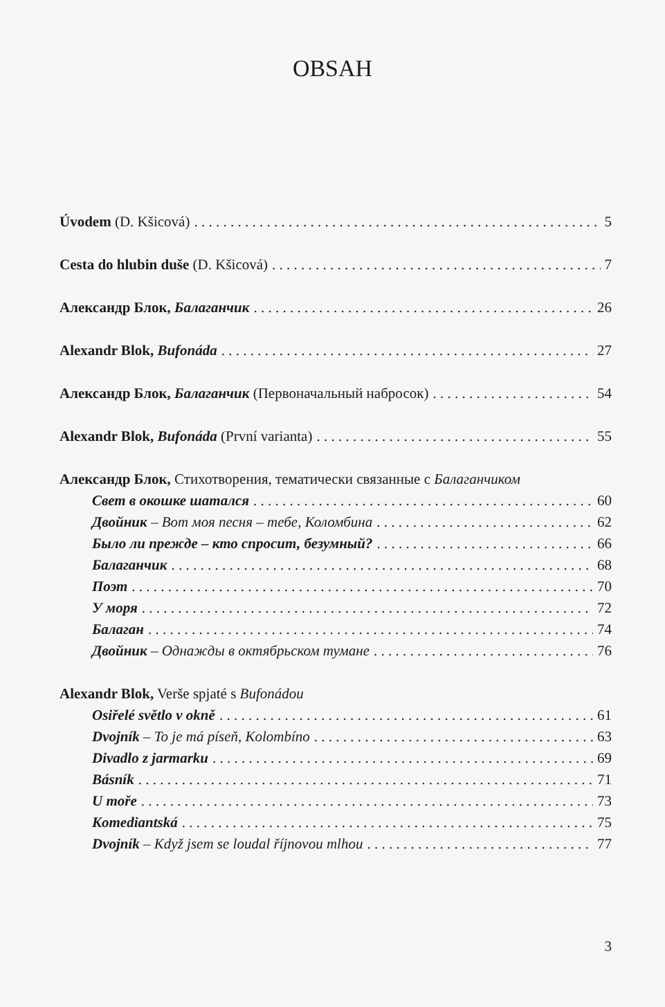OBSAH
Úvodem (D. Kšicová) 5
Cesta do hlubin duše (D. Kšicová) 7
Александр Блок, Балаганчик 26
Alexandr Blok, Bufonáda 27
Александр Блок, Балаганчик (Первоначальный набросок) 54
Alexandr Blok, Bufonáda (První varianta) 55
Александр Блок, Стихотворения, тематически связанные с Балаганчиком
Свет в окошке шатался 60
Двойник – Вот моя песня – тебе, Коломбина 62
Было ли прежде – кто спросит, безумный? 66
Балаганчик 68
Поэт 70
У моря 72
Балаган 74
Двойник – Однажды в октябрьском тумане 76
Alexandr Blok, Verše spjaté s Bufonádou
Osiřelé světlo v okně 61
Dvojník – To je má píseň, Kolombíno 63
Divadlo z jarmarku 69
Básník 71
U moře 73
Komediantská 75
Dvojník – Když jsem se loudal říjnovou mlhou 77
3